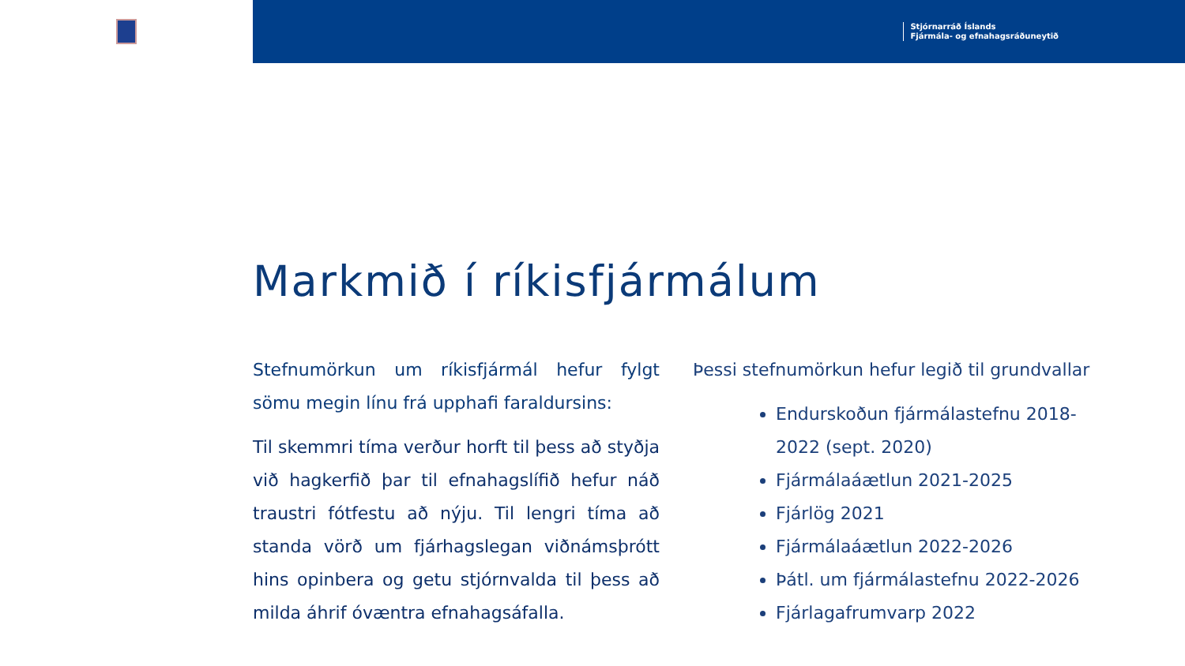Stjórnarráð Íslands
Fjármála- og efnahagsráðuneytið
Markmið í ríkisfjármálum
Stefnumörkun um ríkisfjármál hefur fylgt sömu megin línu frá upphafi faraldursins:
Til skemmri tíma verður horft til þess að styðja við hagkerfið þar til efnahagslífið hefur náð traustri fótfestu að nýju. Til lengri tíma að standa vörð um fjárhagslegan viðnámsþrótt hins opinbera og getu stjórnvalda til þess að milda áhrif óvæntra efnahagsáfalla.
Þessi stefnumörkun hefur legið til grundvallar
Endurskoðun fjármálastefnu 2018-2022 (sept. 2020)
Fjármálaáætlun 2021-2025
Fjárlög 2021
Fjármálaáætlun 2022-2026
Þátl. um fjármálastefnu 2022-2026
Fjárlagafrumvarp 2022